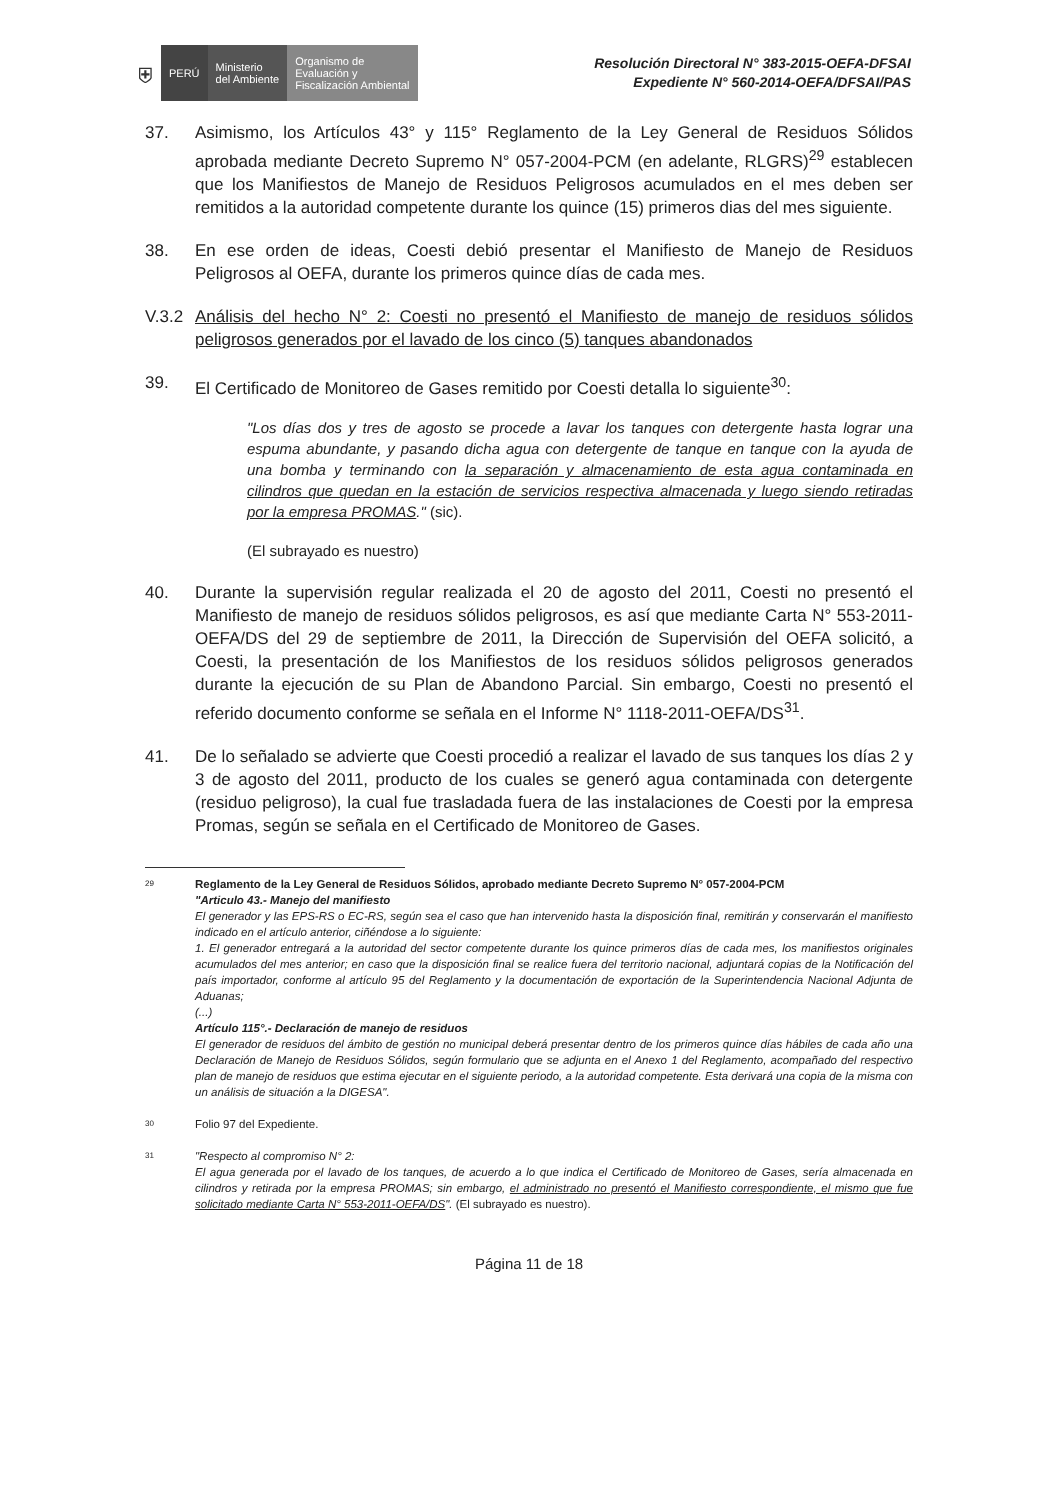⛨
PERÚ Ministerio
del Ambiente
Organismo de
Evaluación y
Fiscalización Ambiental
Resolución Directoral N° 383-2015-OEFA-DFSAI
Expediente N° 560-2014-OEFA/DFSAI/PAS
37. Asimismo, los Artículos 43° y 115° Reglamento de la Ley General de Residuos Sólidos aprobada mediante Decreto Supremo N° 057-2004-PCM (en adelante, RLGRS)<sup>29</sup> establecen que los Manifiestos de Manejo de Residuos Peligrosos acumulados en el mes deben ser remitidos a la autoridad competente durante los quince (15) primeros dias del mes siguiente.
38. En ese orden de ideas, Coesti debió presentar el Manifiesto de Manejo de Residuos Peligrosos al OEFA, durante los primeros quince días de cada mes.
V.3.2 Análisis del hecho N° 2: Coesti no presentó el Manifiesto de manejo de residuos sólidos peligrosos generados por el lavado de los cinco (5) tanques abandonados
39. El Certificado de Monitoreo de Gases remitido por Coesti detalla lo siguiente<sup>30</sup>:
"Los días dos y tres de agosto se procede a lavar los tanques con detergente hasta lograr una espuma abundante, y pasando dicha agua con detergente de tanque en tanque con la ayuda de una bomba y terminando con la separación y almacenamiento de esta agua contaminada en cilindros que quedan en la estación de servicios respectiva almacenada y luego siendo retiradas por la empresa PROMAS." (sic).
(El subrayado es nuestro)
40. Durante la supervisión regular realizada el 20 de agosto del 2011, Coesti no presentó el Manifiesto de manejo de residuos sólidos peligrosos, es así que mediante Carta N° 553-2011-OEFA/DS del 29 de septiembre de 2011, la Dirección de Supervisión del OEFA solicitó, a Coesti, la presentación de los Manifiestos de los residuos sólidos peligrosos generados durante la ejecución de su Plan de Abandono Parcial. Sin embargo, Coesti no presentó el referido documento conforme se señala en el Informe N° 1118-2011-OEFA/DS<sup>31</sup>.
41. De lo señalado se advierte que Coesti procedió a realizar el lavado de sus tanques los días 2 y 3 de agosto del 2011, producto de los cuales se generó agua contaminada con detergente (residuo peligroso), la cual fue trasladada fuera de las instalaciones de Coesti por la empresa Promas, según se señala en el Certificado de Monitoreo de Gases.
29 Reglamento de la Ley General de Residuos Sólidos, aprobado mediante Decreto Supremo N° 057-2004-PCM
"Articulo 43.- Manejo del manifiesto
El generador y las EPS-RS o EC-RS, según sea el caso que han intervenido hasta la disposición final, remitirán y conservarán el manifiesto indicado en el artículo anterior, ciñéndose a lo siguiente:
1. El generador entregará a la autoridad del sector competente durante los quince primeros días de cada mes, los manifiestos originales acumulados del mes anterior; en caso que la disposición final se realice fuera del territorio nacional, adjuntará copias de la Notificación del país importador, conforme al artículo 95 del Reglamento y la documentación de exportación de la Superintendencia Nacional Adjunta de Aduanas;
(...)
Artículo 115°.- Declaración de manejo de residuos
El generador de residuos del ámbito de gestión no municipal deberá presentar dentro de los primeros quince días hábiles de cada año una Declaración de Manejo de Residuos Sólidos, según formulario que se adjunta en el Anexo 1 del Reglamento, acompañado del respectivo plan de manejo de residuos que estima ejecutar en el siguiente periodo, a la autoridad competente. Esta derivará una copia de la misma con un análisis de situación a la DIGESA".
30 Folio 97 del Expediente.
31 "Respecto al compromiso N° 2:
El agua generada por el lavado de los tanques, de acuerdo a lo que indica el Certificado de Monitoreo de Gases, sería almacenada en cilindros y retirada por la empresa PROMAS; sin embargo, el administrado no presentó el Manifiesto correspondiente, el mismo que fue solicitado mediante Carta N° 553-2011-OEFA/DS". (El subrayado es nuestro).
Página 11 de 18